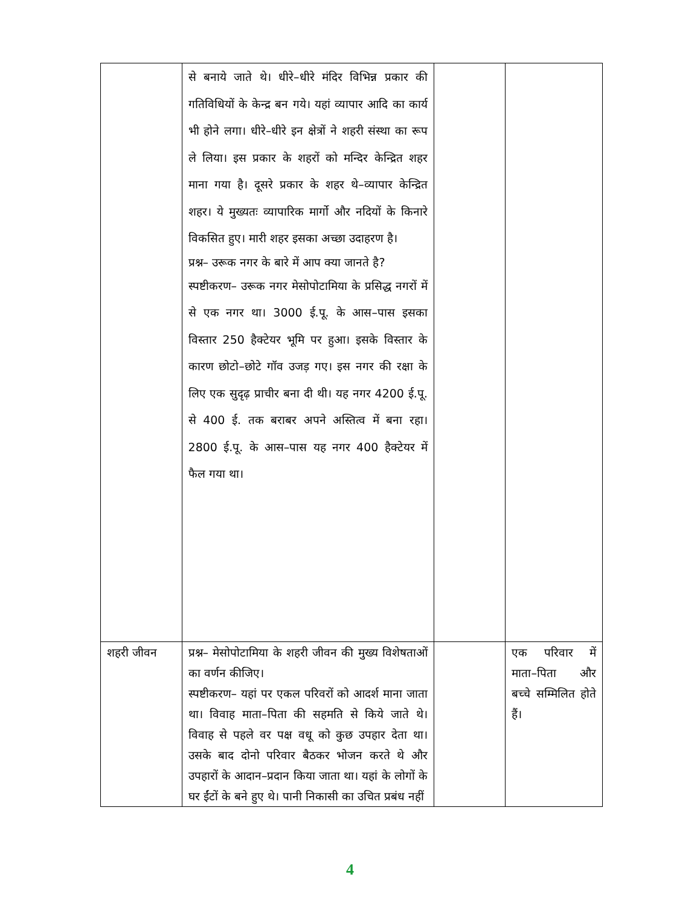| | से बनाये जाते थे। धीरे–धीरे मंदिर विभिन्न प्रकार की गतिविधियों के केन्द्र बन गये। यहां व्यापार आदि का कार्य भी होने लगा। धीरे–धीरे इन क्षेत्रों ने शहरी संस्था का रूप ले लिया। इस प्रकार के शहरों को मन्दिर केन्द्रित शहर माना गया है। दूसरे प्रकार के शहर थे–व्यापार केन्द्रित शहर। ये मुख्यतः व्यापारिक मार्गो और नदियों के किनारे विकसित हुए। मारी शहर इसका अच्छा उदाहरण है। प्रश्न– उरूक नगर के बारे में आप क्या जानते है? स्पष्टीकरण– उरूक नगर मेसोपोटामिया के प्रसिद्ध नगरों में से एक नगर था। 3000 ई.पू. के आस–पास इसका विस्तार 250 हैक्टेयर भूमि पर हुआ। इसके विस्तार के कारण छोटो–छोटे गॉव उजड़ गए। इस नगर की रक्षा के लिए एक सुदृढ़ प्राचीर बना दी थी। यह नगर 4200 ई.पू. से 400 ई. तक बराबर अपने अस्तित्व में बना रहा। 2800 ई.पू. के आस–पास यह नगर 400 हैक्टेयर में फैल गया था। | | |
| शहरी जीवन | प्रश्न– मेसोपोटामिया के शहरी जीवन की मुख्य विशेषताओं का वर्णन कीजिए। स्पष्टीकरण– यहां पर एकल परिवरों को आदर्श माना जाता था। विवाह माता–पिता की सहमति से किये जाते थे। विवाह से पहले वर पक्ष वधू को कुछ उपहार देता था। उसके बाद दोनो परिवार बैठकर भोजन करते थे और उपहारों के आदान–प्रदान किया जाता था। यहां के लोगों के घर ईंटों के बने हुए थे। पानी निकासी का उचित प्रबंध नहीं | | एक परिवार में माता–पिता और बच्चे सम्मिलित होते हैं। |
4